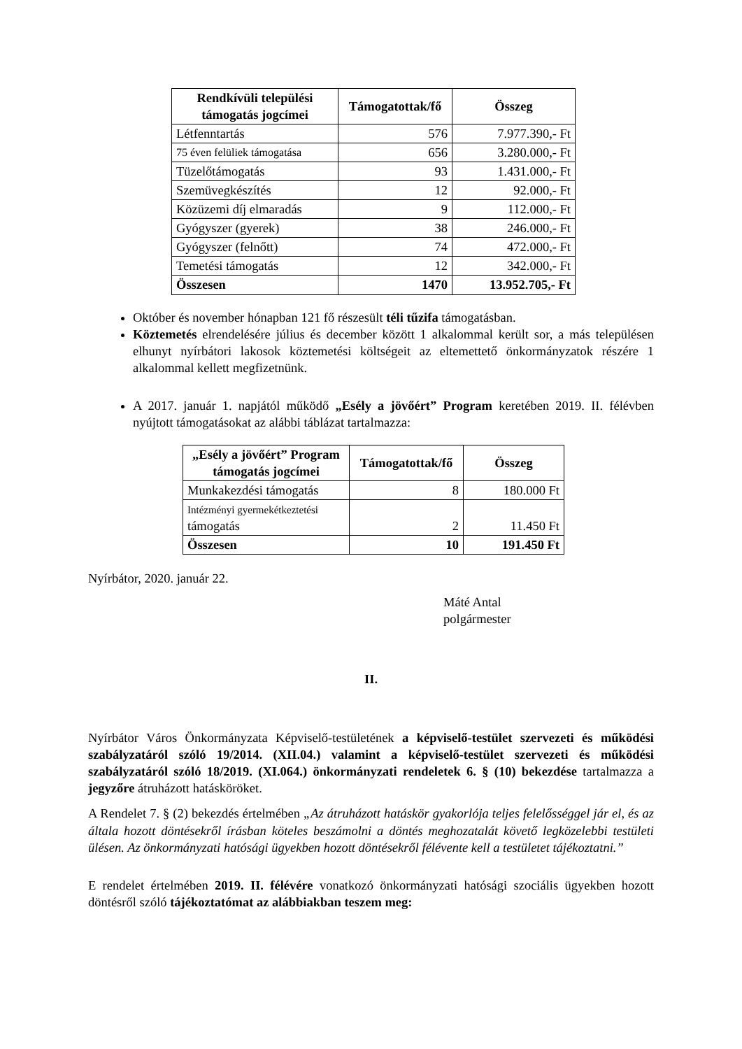| Rendkívüli települési támogatás jogcímei | Támogatottak/fő | Összeg |
| --- | --- | --- |
| Létfenntartás | 576 | 7.977.390,- Ft |
| 75 éven felüliek támogatása | 656 | 3.280.000,- Ft |
| Tüzelőtámogatás | 93 | 1.431.000,- Ft |
| Szemüvegkészítés | 12 | 92.000,- Ft |
| Közüzemi díj elmaradás | 9 | 112.000,- Ft |
| Gyógyszer (gyerek) | 38 | 246.000,- Ft |
| Gyógyszer (felnőtt) | 74 | 472.000,- Ft |
| Temetési támogatás | 12 | 342.000,- Ft |
| Összesen | 1470 | 13.952.705,- Ft |
Október és november hónapban 121 fő részesült téli tűzifa támogatásban.
Köztemetés elrendelésére július és december között 1 alkalommal került sor, a más településen elhunyt nyírbátori lakosok köztemetési költségeit az eltemettető önkormányzatok részére 1 alkalommal kellett megfizetnünk.
A 2017. január 1. napjától működő „Esély a jövőért” Program keretében 2019. II. félévben nyújtott támogatásokat az alábbi táblázat tartalmazza:
| „Esély a jövőért” Program támogatás jogcímei | Támogatottak/fő | Összeg |
| --- | --- | --- |
| Munkakezdési támogatás | 8 | 180.000 Ft |
| Intézményi gyermekétkeztetési támogatás | 2 | 11.450 Ft |
| Összesen | 10 | 191.450 Ft |
Nyírbátor, 2020. január 22.
Máté Antal
polgármester
II.
Nyírbátor Város Önkormányzata Képviselő-testületének a képviselő-testület szervezeti és működési szabályzatáról szóló 19/2014. (XII.04.) valamint a képviselő-testület szervezeti és működési szabályzatáról szóló 18/2019. (XI.064.) önkormányzati rendeletek 6. § (10) bekezdése tartalmazza a jegyzőre átruházott hatásköröket.
A Rendelet 7. § (2) bekezdés értelmében „Az átruházott hatáskör gyakorlója teljes felelősséggel jár el, és az általa hozott döntésekről írásban köteles beszámolni a döntés meghozatalát követő legközelebbi testületi ülésen. Az önkormányzati hatósági ügyekben hozott döntésekről félévente kell a testületet tájékoztatni.”
E rendelet értelmében 2019. II. félévére vonatkozó önkormányzati hatósági szociális ügyekben hozott döntésről szóló tájékoztatómat az alábbiakban teszem meg: